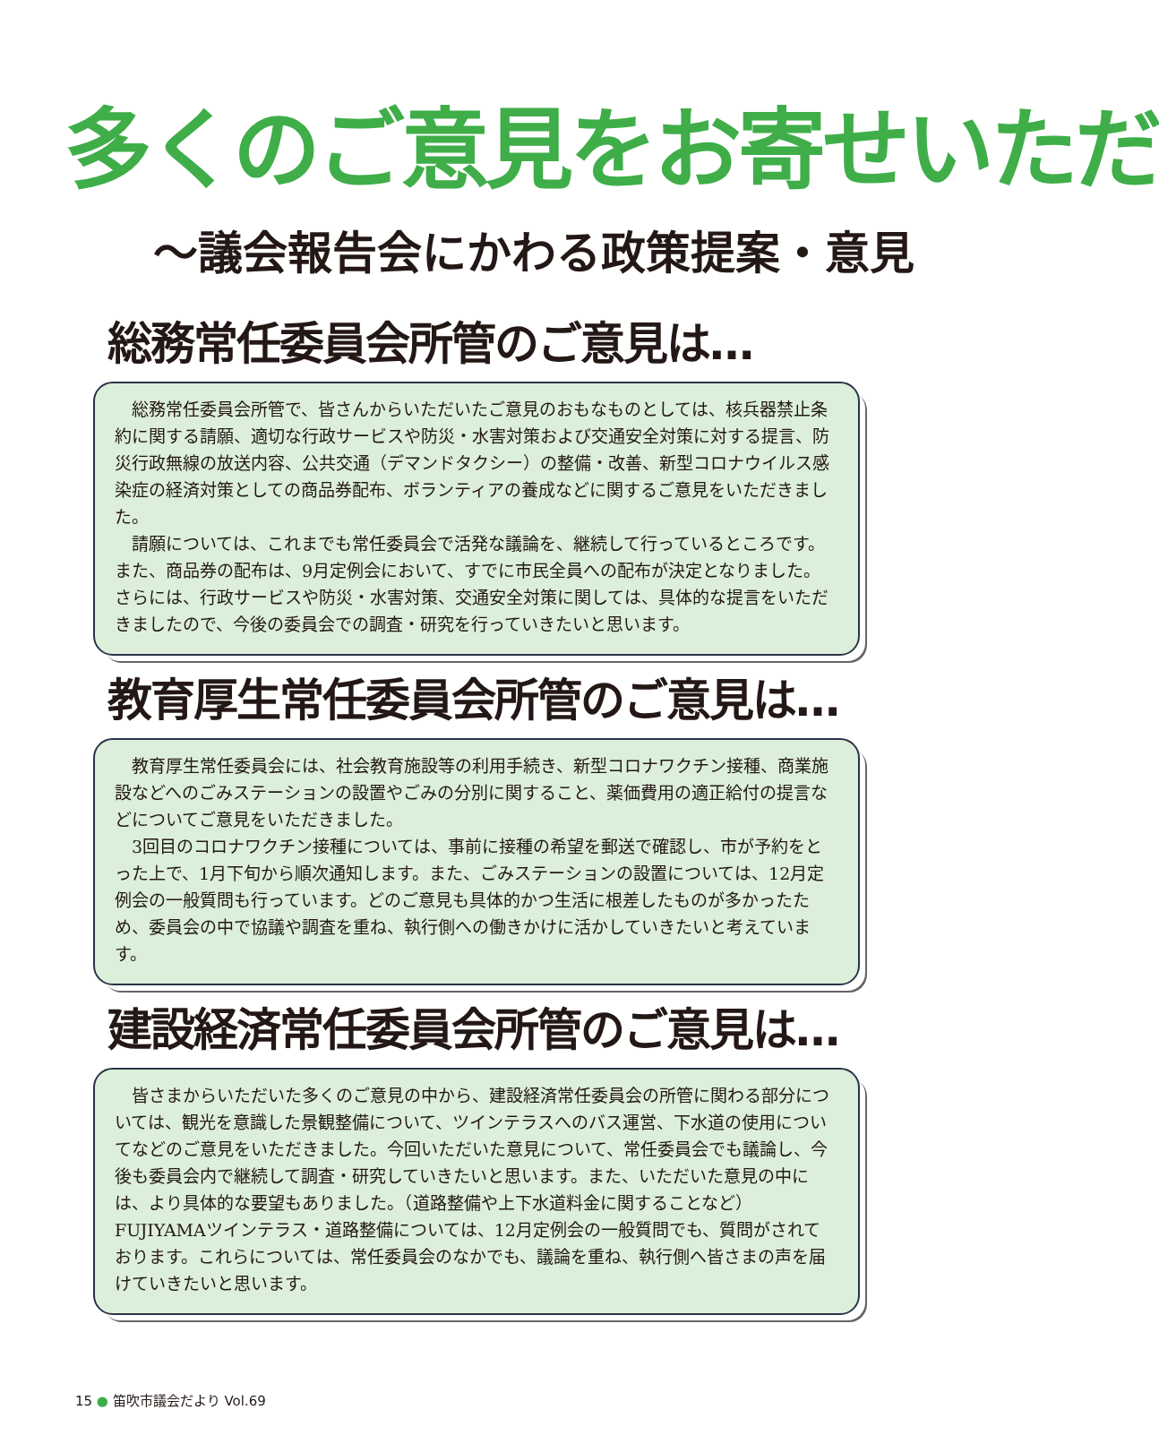多くのご意見をお寄せいただ
～議会報告会にかわる政策提案・意見
総務常任委員会所管のご意見は…
総務常任委員会所管で、皆さんからいただいたご意見のおもなものとしては、核兵器禁止条約に関する請願、適切な行政サービスや防災・水害対策および交通安全対策に対する提言、防災行政無線の放送内容、公共交通（デマンドタクシー）の整備・改善、新型コロナウイルス感染症の経済対策としての商品券配布、ボランティアの養成などに関するご意見をいただきました。
請願については、これまでも常任委員会で活発な議論を、継続して行っているところです。また、商品券の配布は、9月定例会において、すでに市民全員への配布が決定となりました。さらには、行政サービスや防災・水害対策、交通安全対策に関しては、具体的な提言をいただきましたので、今後の委員会での調査・研究を行っていきたいと思います。
教育厚生常任委員会所管のご意見は…
教育厚生常任委員会には、社会教育施設等の利用手続き、新型コロナワクチン接種、商業施設などへのごみステーションの設置やごみの分別に関すること、薬価費用の適正給付の提言などについてご意見をいただきました。
3回目のコロナワクチン接種については、事前に接種の希望を郵送で確認し、市が予約をとった上で、1月下旬から順次通知します。また、ごみステーションの設置については、12月定例会の一般質問も行っています。どのご意見も具体的かつ生活に根差したものが多かったため、委員会の中で協議や調査を重ね、執行側への働きかけに活かしていきたいと考えています。
建設経済常任委員会所管のご意見は…
皆さまからいただいた多くのご意見の中から、建設経済常任委員会の所管に関わる部分については、観光を意識した景観整備について、ツインテラスへのバス運営、下水道の使用についてなどのご意見をいただきました。今回いただいた意見について、常任委員会でも議論し、今後も委員会内で継続して調査・研究していきたいと思います。また、いただいた意見の中には、より具体的な要望もありました。（道路整備や上下水道料金に関することなど）FUJIYAMAツインテラス・道路整備については、12月定例会の一般質問でも、質問がされております。これらについては、常任委員会のなかでも、議論を重ね、執行側へ皆さまの声を届けていきたいと思います。
15 ● 笛吹市議会だより Vol.69